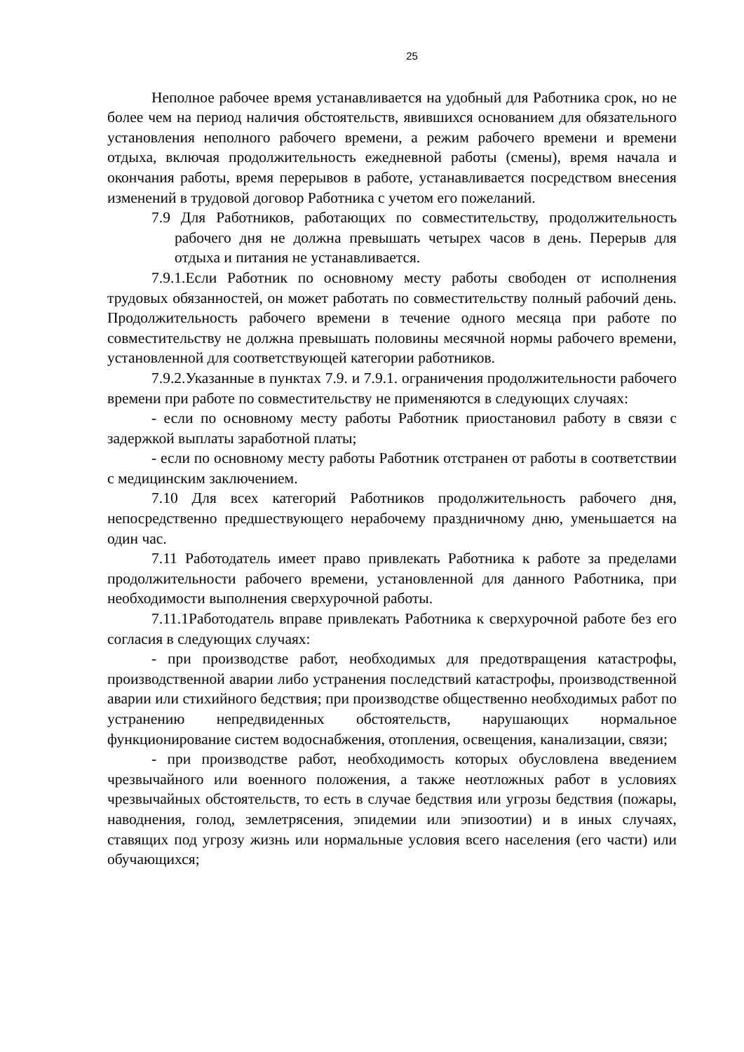25
Неполное рабочее время устанавливается на удобный для Работника срок, но не более чем на период наличия обстоятельств, явившихся основанием для обязательного установления неполного рабочего времени, а режим рабочего времени и времени отдыха, включая продолжительность ежедневной работы (смены), время начала и окончания работы, время перерывов в работе, устанавливается посредством внесения изменений в трудовой договор Работника с учетом его пожеланий.
7.9 Для Работников, работающих по совместительству, продолжительность рабочего дня не должна превышать четырех часов в день. Перерыв для отдыха и питания не устанавливается.
7.9.1.Если Работник по основному месту работы свободен от исполнения трудовых обязанностей, он может работать по совместительству полный рабочий день. Продолжительность рабочего времени в течение одного месяца при работе по совместительству не должна превышать половины месячной нормы рабочего времени, установленной для соответствующей категории работников.
7.9.2.Указанные в пунктах 7.9. и 7.9.1. ограничения продолжительности рабочего времени при работе по совместительству не применяются в следующих случаях:
- если по основному месту работы Работник приостановил работу в связи с задержкой выплаты заработной платы;
- если по основному месту работы Работник отстранен от работы в соответствии с медицинским заключением.
7.10 Для всех категорий Работников продолжительность рабочего дня, непосредственно предшествующего нерабочему праздничному дню, уменьшается на один час.
7.11 Работодатель имеет право привлекать Работника к работе за пределами продолжительности рабочего времени, установленной для данного Работника, при необходимости выполнения сверхурочной работы.
7.11.1Работодатель вправе привлекать Работника к сверхурочной работе без его согласия в следующих случаях:
- при производстве работ, необходимых для предотвращения катастрофы, производственной аварии либо устранения последствий катастрофы, производственной аварии или стихийного бедствия; при производстве общественно необходимых работ по устранению непредвиденных обстоятельств, нарушающих нормальное функционирование систем водоснабжения, отопления, освещения, канализации, связи;
- при производстве работ, необходимость которых обусловлена введением чрезвычайного или военного положения, а также неотложных работ в условиях чрезвычайных обстоятельств, то есть в случае бедствия или угрозы бедствия (пожары, наводнения, голод, землетрясения, эпидемии или эпизоотии) и в иных случаях, ставящих под угрозу жизнь или нормальные условия всего населения (его части) или обучающихся;